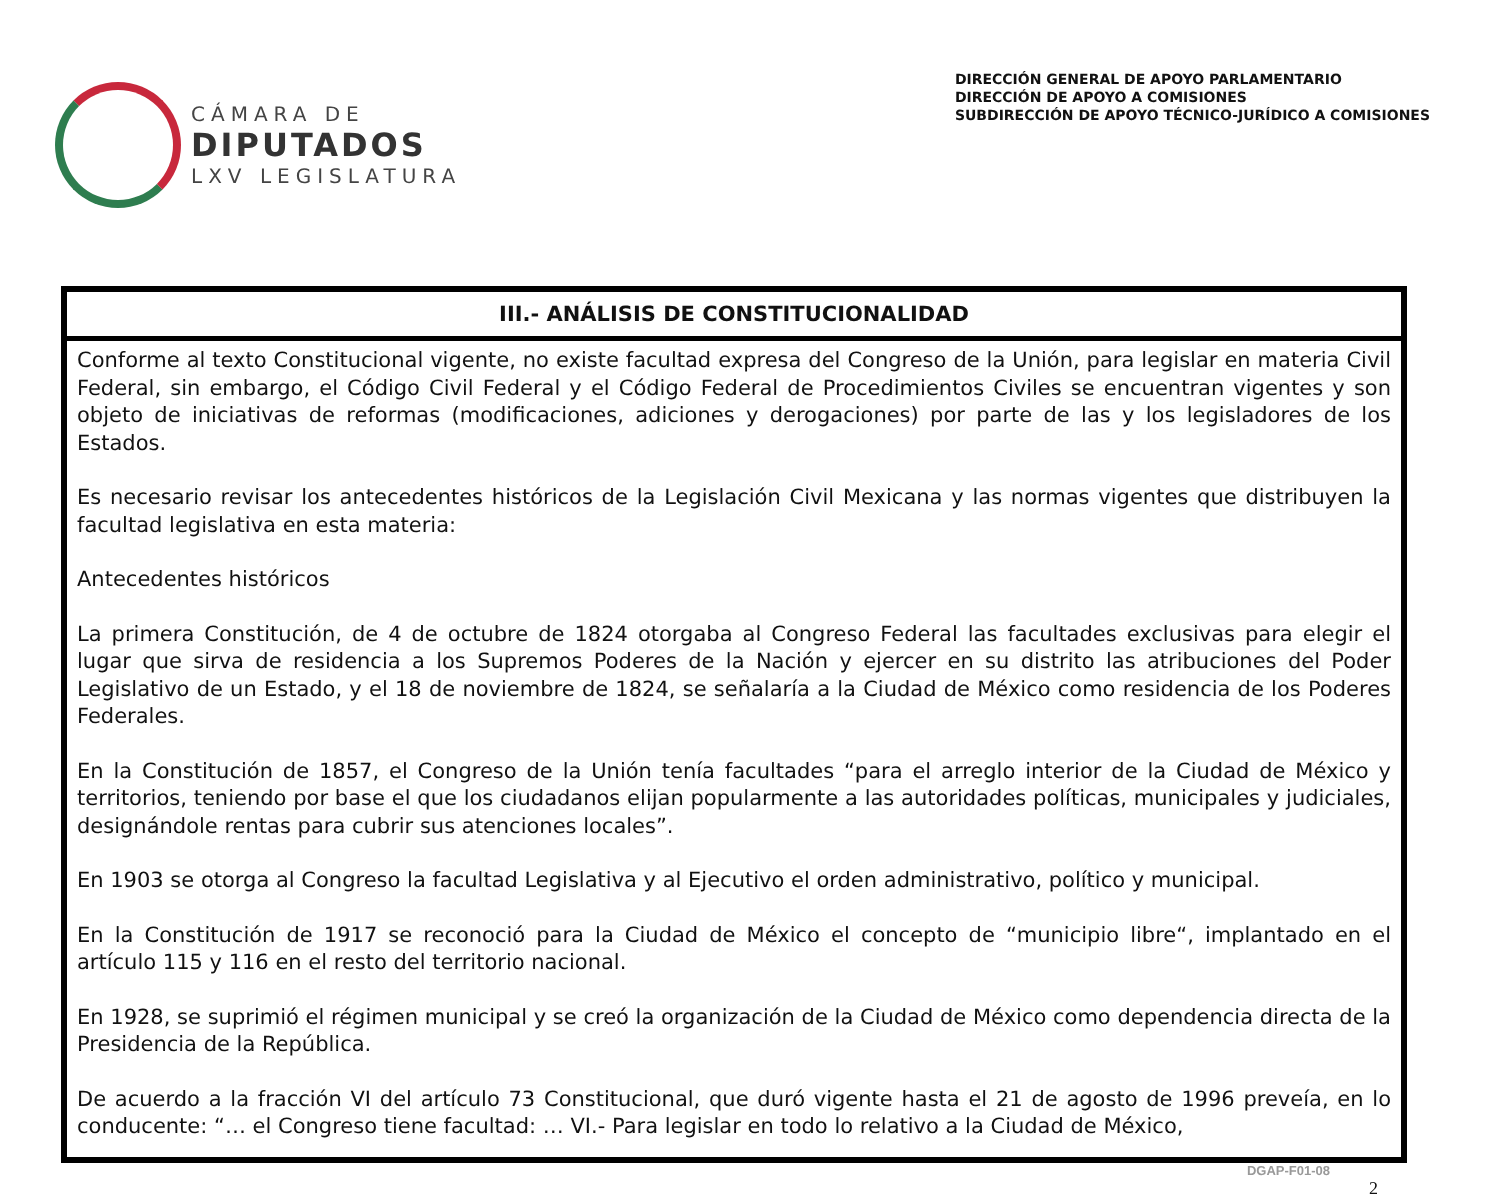CÁMARA DE
DIPUTADOS
LXV LEGISLATURA
DIRECCIÓN GENERAL DE APOYO PARLAMENTARIO
DIRECCIÓN DE APOYO A COMISIONES
SUBDIRECCIÓN DE APOYO TÉCNICO-JURÍDICO A COMISIONES
III.- ANÁLISIS DE CONSTITUCIONALIDAD
Conforme al texto Constitucional vigente, no existe facultad expresa del Congreso de la Unión, para legislar en materia Civil Federal, sin embargo, el Código Civil Federal y el Código Federal de Procedimientos Civiles se encuentran vigentes y son objeto de iniciativas de reformas (modificaciones, adiciones y derogaciones) por parte de las y los legisladores de los Estados.
Es necesario revisar los antecedentes históricos de la Legislación Civil Mexicana y las normas vigentes que distribuyen la facultad legislativa en esta materia:
Antecedentes históricos
La primera Constitución, de 4 de octubre de 1824 otorgaba al Congreso Federal las facultades exclusivas para elegir el lugar que sirva de residencia a los Supremos Poderes de la Nación y ejercer en su distrito las atribuciones del Poder Legislativo de un Estado, y el 18 de noviembre de 1824, se señalaría a la Ciudad de México como residencia de los Poderes Federales.
En la Constitución de 1857, el Congreso de la Unión tenía facultades “para el arreglo interior de la Ciudad de México y territorios, teniendo por base el que los ciudadanos elijan popularmente a las autoridades políticas, municipales y judiciales, designándole rentas para cubrir sus atenciones locales”.
En 1903 se otorga al Congreso la facultad Legislativa y al Ejecutivo el orden administrativo, político y municipal.
En la Constitución de 1917 se reconoció para la Ciudad de México el concepto de “municipio libre“, implantado en el artículo 115 y 116 en el resto del territorio nacional.
En 1928, se suprimió el régimen municipal y se creó la organización de la Ciudad de México como dependencia directa de la Presidencia de la República.
De acuerdo a la fracción VI del artículo 73 Constitucional, que duró vigente hasta el 21 de agosto de 1996 preveía, en lo conducente: “… el Congreso tiene facultad: … VI.- Para legislar en todo lo relativo a la Ciudad de México,
DGAP-F01-08
2